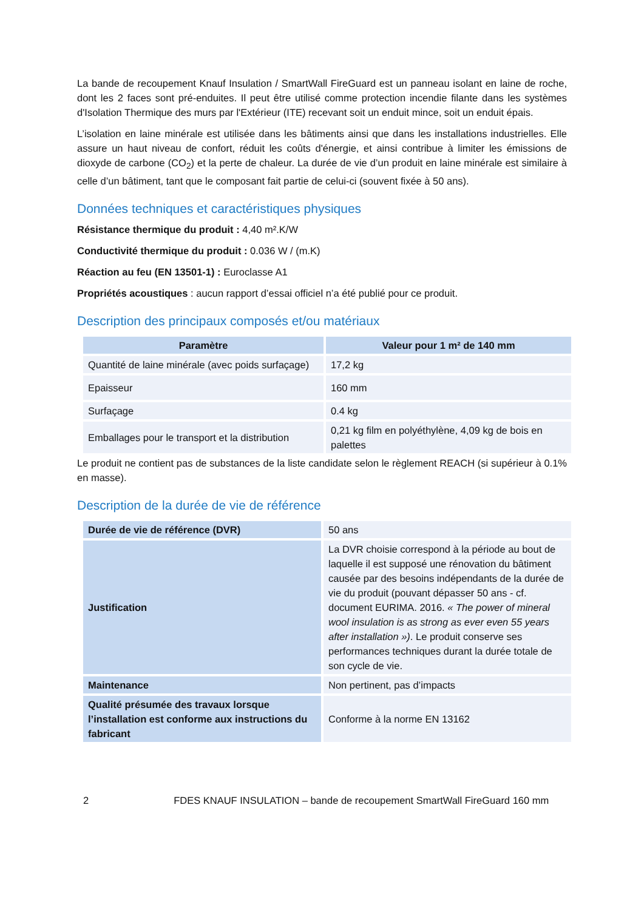La bande de recoupement Knauf Insulation / SmartWall FireGuard est un panneau isolant en laine de roche, dont les 2 faces sont pré-enduites. Il peut être utilisé comme protection incendie filante dans les systèmes d'Isolation Thermique des murs par l'Extérieur (ITE) recevant soit un enduit mince, soit un enduit épais.
L’isolation en laine minérale est utilisée dans les bâtiments ainsi que dans les installations industrielles. Elle assure un haut niveau de confort, réduit les coûts d'énergie, et ainsi contribue à limiter les émissions de dioxyde de carbone (CO<sub>2</sub>) et la perte de chaleur. La durée de vie d’un produit en laine minérale est similaire à celle d’un bâtiment, tant que le composant fait partie de celui-ci (souvent fixée à 50 ans).
Données techniques et caractéristiques physiques
Résistance thermique du produit : 4,40 m².K/W
Conductivité thermique du produit : 0.036 W / (m.K)
Réaction au feu (EN 13501-1) : Euroclasse A1
Propriétés acoustiques : aucun rapport d’essai officiel n’a été publié pour ce produit.
Description des principaux composés et/ou matériaux
| Paramètre | Valeur pour 1 m² de 140 mm |
| --- | --- |
| Quantité de laine minérale (avec poids surfaçage) | 17,2 kg |
| Epaisseur | 160 mm |
| Surfaçage | 0.4 kg |
| Emballages pour le transport et la distribution | 0,21 kg film en polyéthylène, 4,09 kg de bois en palettes |
Le produit ne contient pas de substances de la liste candidate selon le règlement REACH (si supérieur à 0.1% en masse).
Description de la durée de vie de référence
| Durée de vie de référence (DVR) | 50 ans |
| Justification | La DVR choisie correspond à la période au bout de laquelle il est supposé une rénovation du bâtiment causée par des besoins indépendants de la durée de vie du produit (pouvant dépasser 50 ans - cf. document EURIMA. 2016. « The power of mineral wool insulation is as strong as ever even 55 years after installation ») . Le produit conserve ses performances techniques durant la durée totale de son cycle de vie. |
| Maintenance | Non pertinent, pas d’impacts |
| Qualité présumée des travaux lorsque l’installation est conforme aux instructions du fabricant | Conforme à la norme EN 13162 |
2 FDES KNAUF INSULATION – bande de recoupement SmartWall FireGuard 160 mm